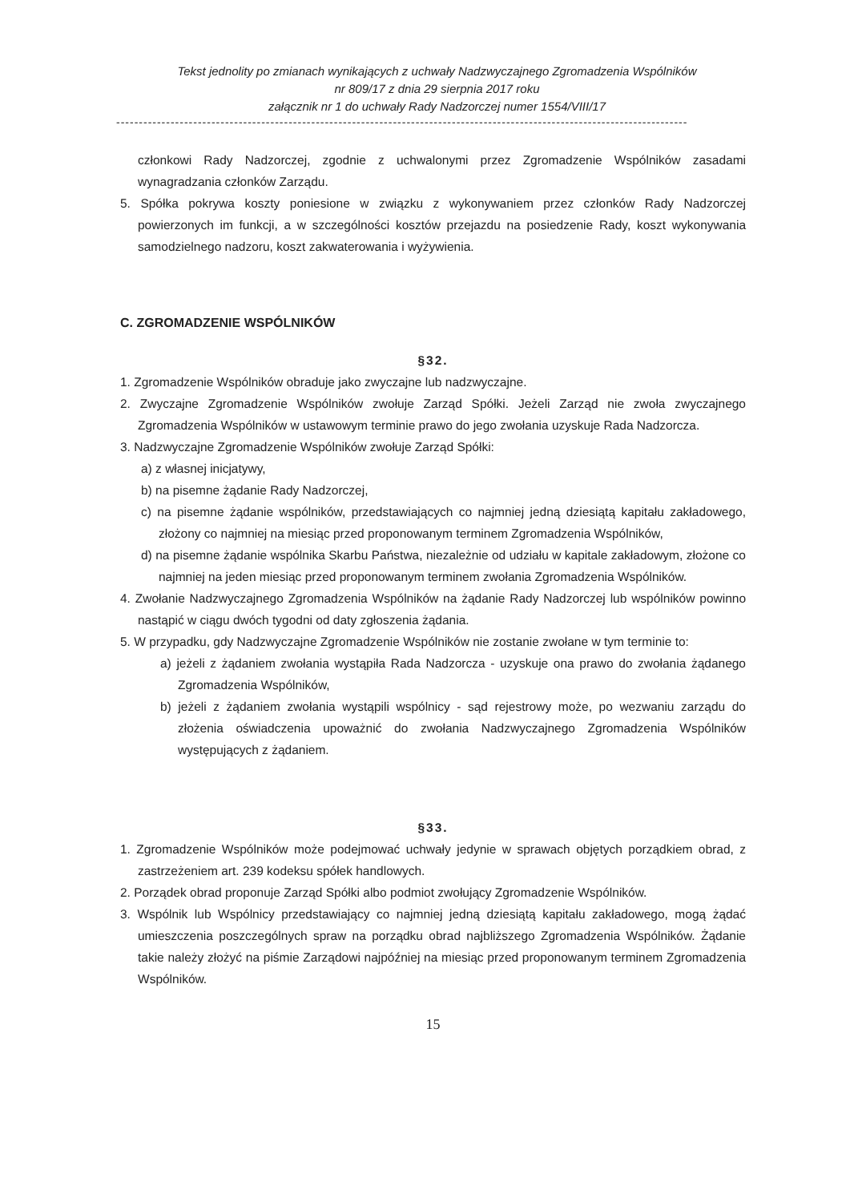Tekst jednolity po zmianach wynikających z uchwały Nadzwyczajnego Zgromadzenia Wspólników
nr 809/17 z dnia 29 sierpnia 2017 roku
załącznik nr 1 do uchwały Rady Nadzorczej numer 1554/VIII/17
------------------------------------------------------------------------------------------------------------------------------
członkowi Rady Nadzorczej, zgodnie z uchwalonymi przez Zgromadzenie Wspólników zasadami wynagradzania członków Zarządu.
5. Spółka pokrywa koszty poniesione w związku z wykonywaniem przez członków Rady Nadzorczej powierzonych im funkcji, a w szczególności kosztów przejazdu na posiedzenie Rady, koszt wykonywania samodzielnego nadzoru, koszt zakwaterowania i wyżywienia.
C. ZGROMADZENIE WSPÓLNIKÓW
§32.
1. Zgromadzenie Wspólników obraduje jako zwyczajne lub nadzwyczajne.
2. Zwyczajne Zgromadzenie Wspólników zwołuje Zarząd Spółki. Jeżeli Zarząd nie zwoła zwyczajnego Zgromadzenia Wspólników w ustawowym terminie prawo do jego zwołania uzyskuje Rada Nadzorcza.
3. Nadzwyczajne Zgromadzenie Wspólników zwołuje Zarząd Spółki:
a) z własnej inicjatywy,
b) na pisemne żądanie Rady Nadzorczej,
c) na pisemne żądanie wspólników, przedstawiających co najmniej jedną dziesiątą kapitału zakładowego, złożony co najmniej na miesiąc przed proponowanym terminem Zgromadzenia Wspólników,
d) na pisemne żądanie wspólnika Skarbu Państwa, niezależnie od udziału w kapitale zakładowym, złożone co najmniej na jeden miesiąc przed proponowanym terminem zwołania Zgromadzenia Wspólników.
4. Zwołanie Nadzwyczajnego Zgromadzenia Wspólników na żądanie Rady Nadzorczej lub wspólników powinno nastąpić w ciągu dwóch tygodni od daty zgłoszenia żądania.
5. W przypadku, gdy Nadzwyczajne Zgromadzenie Wspólników nie zostanie zwołane w tym terminie to:
a) jeżeli z żądaniem zwołania wystąpiła Rada Nadzorcza - uzyskuje ona prawo do zwołania żądanego Zgromadzenia Wspólników,
b) jeżeli z żądaniem zwołania wystąpili wspólnicy - sąd rejestrowy może, po wezwaniu zarządu do złożenia oświadczenia upoważnić do zwołania Nadzwyczajnego Zgromadzenia Wspólników występujących z żądaniem.
§33.
1. Zgromadzenie Wspólników może podejmować uchwały jedynie w sprawach objętych porządkiem obrad, z zastrzeżeniem art. 239 kodeksu spółek handlowych.
2. Porządek obrad proponuje Zarząd Spółki albo podmiot zwołujący Zgromadzenie Wspólników.
3. Wspólnik lub Wspólnicy przedstawiający co najmniej jedną dziesiątą kapitału zakładowego, mogą żądać umieszczenia poszczególnych spraw na porządku obrad najbliższego Zgromadzenia Wspólników. Żądanie takie należy złożyć na piśmie Zarządowi najpóźniej na miesiąc przed proponowanym terminem Zgromadzenia Wspólników.
15